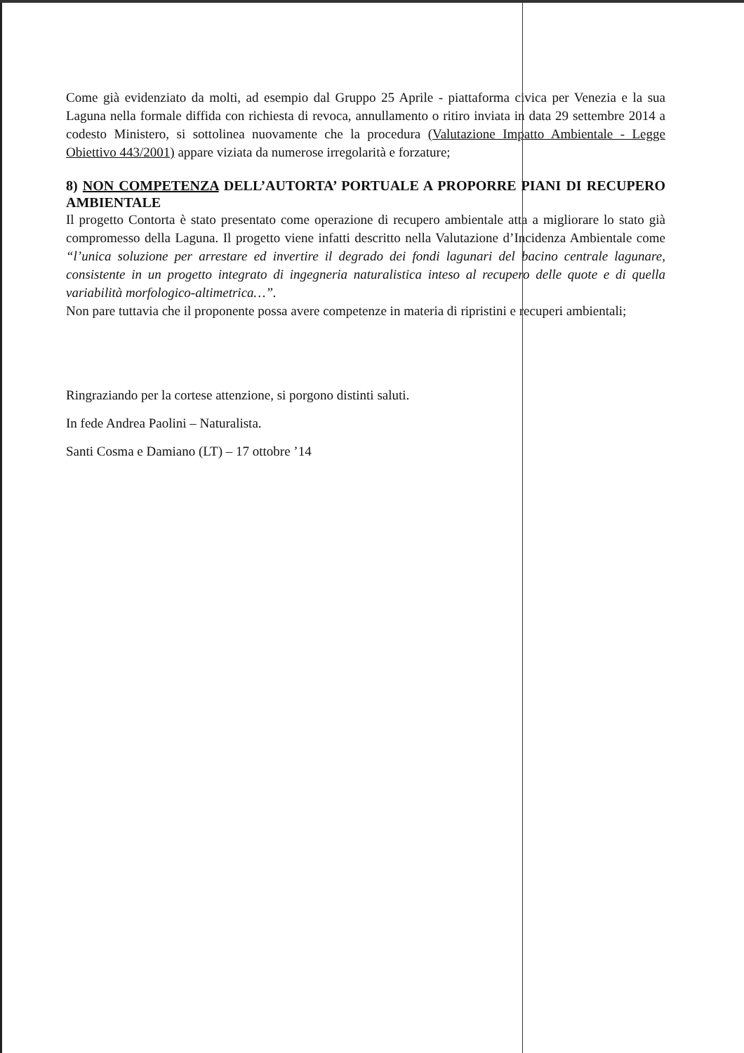Come già evidenziato da molti, ad esempio dal Gruppo 25 Aprile - piattaforma civica per Venezia e la sua Laguna nella formale diffida con richiesta di revoca, annullamento o ritiro inviata in data 29 settembre 2014 a codesto Ministero, si sottolinea nuovamente che la procedura (Valutazione Impatto Ambientale - Legge Obiettivo 443/2001) appare viziata da numerose irregolarità e forzature;
8) NON COMPETENZA DELL’AUTORTA’ PORTUALE A PROPORRE PIANI DI RECUPERO AMBIENTALE
Il progetto Contorta è stato presentato come operazione di recupero ambientale atta a migliorare lo stato già compromesso della Laguna. Il progetto viene infatti descritto nella Valutazione d’Incidenza Ambientale come “l’unica soluzione per arrestare ed invertire il degrado dei fondi lagunari del bacino centrale lagunare, consistente in un progetto integrato di ingegneria naturalistica inteso al recupero delle quote e di quella variabilità morfologico-altimetrica…”.
Non pare tuttavia che il proponente possa avere competenze in materia di ripristini e recuperi ambientali;
Ringraziando per la cortese attenzione, si porgono distinti saluti.
In fede Andrea Paolini – Naturalista.
Santi Cosma e Damiano (LT) – 17 ottobre ’14